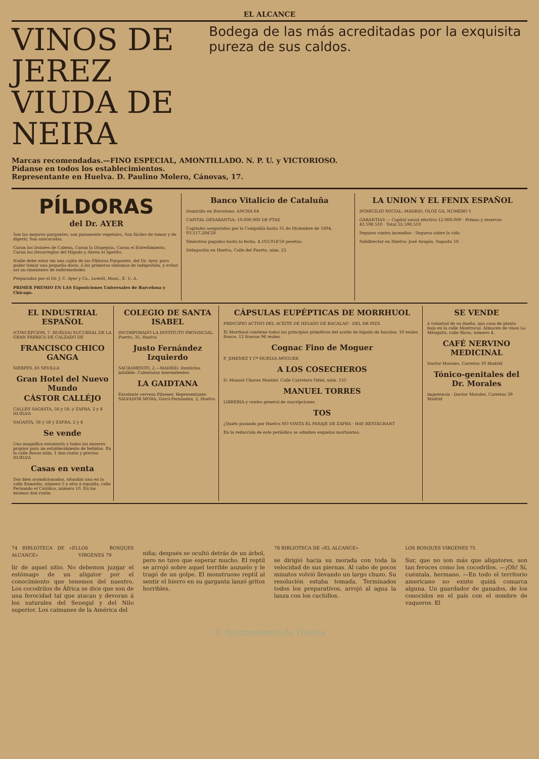EL ALCANCE
VINOS DE JEREZ
VIUDA DE NEIRA
Bodega de las más acreditadas por la exquisita pureza de sus caldos.
Marcas recomendadas.—FINO ESPECIAL, AMONTILLADO. N. P. U. y VICTORIOSO.
Pídanse en todos los establecimientos.
Representante en Huelva. D. Paulino Molero, Cánovas, 17.
PÍLDORAS
del Dr. AYER
Son las mejores purgantes, son puramente vegetales, Son fáciles de tomar y de digerir, Son azucaradas.
Curan los Dolores de Cabeza, Curan la Dispepsia, Curan el Estreñimiento, Curan los Desarreglos del Hígado y Abren el Apetito.
Nadie debe estar sin una cajita de las Píldoras Purgantes, del Dr. Ayer, para poder tomar una pequeña dosis, á los primeros síntomas de indigestión, y evitar así un sinnúmero de enfermedades.
Preparadas por el Dr. J. C. Ayer y Ca., Lowell, Mass., E. U. A.
PRIMER PREMIO EN LAS Exposiciones Universales de Barcelona y Chicago.
Banco Vitalicio de Cataluña
Domicilio en Barcelona: ANCHA 64
CAPITAL DESARANTIA: 10.000.000 DE PTAS.
Capitales asegurados por la Compañía hasta 31 de Diciembre de 1894, 93.517.284'28
Siniestros pagados hasta la fecha, 4.103.914'58 pesetas.
Delegación en Huelva, Calle del Puerto, núm. 25
LA UNION Y EL FENIX ESPAÑOL
DOMICILIO SOCIAL: MADRID, OLOZ GA, NÚMERO 1
GARANTIAS — Capital social efectivo 12.000.000 · Primas y reservas 43.598.510 · Total 55.598.510
Seguros contra incendios · Seguros sobre la vida
Subdirector en Huelva: José Aragón, Sagasta 10.
EL INDUSTRIAL ESPAÑOL
(CONCEPCION, 7. HUELVA) SUCURSAL DE LA GRAN FÁBRICA DE CALZADO DE
FRANCISCO CHICO GANGA
SIERPES, 83 SEVILLA
Gran Hotel del Nuevo Mundo
CÁSTOR CALLÉJO
CALLES SAGASTA, 56 y 58, y ZAFRA, 2 y 4 HUELVA
SAGASTA, 56 y 58 y ZAFRA, 2 y 4
Se vende
Una magnífica estantería y todos los enseres propios para un establecimiento de bebidas. En la calle Bocas núm. 1 dan razón y precios. HUELVA
Casas en venta
Dos bien acondicionadas, situadas una en la calle Enmedio, número 5 y otra á espalda, calle Fernando el Católico, número 10. En las mismas dan razón.
COLEGIO DE SANTA ISABEL
INCORPORADO LA INSTITUTO PROVINCIAL. Puerto, 35, Huelva
Justo Fernández Izquierdo
SACRAMENTO, 2.—MADRID. Denticina infalible. Calenturas intermitentes.
LA GAIDTANA
Excelente cerveza Pilsener. Representante: SALVADOR MORA, Garci-Fernández, 2, Huelva
CÁPSULAS EUPÉPTICAS DE MORRHUOL
PRINCIPIO ACTIVO DEL ACEITE DE HÍGADO DE BACALAO · DEL DR PIZÁ
El Morrhuol contiene todos los principios primitivos del aceite de hígado de bacalao. 10 reales frasco. 12 frascos 96 reales.
Cognac Fino de Moguer
F. JIMENEZ Y Cª HUELVA MOGUER
A LOS COSECHEROS
D. Manuel Chaves Montiel. Calle Carretera Odiel, núm. 155
MANUEL TORRES
LIBRERIA y centro general de suscripciones
TOS
¿Quién pasando por Huelva NO VISITA EL PASAJE DE ZAFRA · HAY RESTAURANT
En la redacción de este periódico se admiten esquelas mortuorias.
SE VENDE
á voluntad de su dueño, una casa de planta baja en la calle Montrocal. Almacen de vinos La Mezquita, calle Ricos, número 4.
CAFÉ NERVINO MEDICINAL
Doctor Morales, Carretas 39 Madrid
Tónico-genitales del Dr. Morales
impotencia · Doctor Morales, Carretas 39 Madrid
74 BIBLIOTECA DE «EL ALCANCE» LOS BOSQUES VIRGENES 79
lir de aquel sitio. No debemos juzgar el estómago de un aligator por el conocimiento que tenemos del nuestro. Los cocodrilos de África se dice que son de una ferocidad tal que atacan y devoran á los naturales del Senegal y del Nilo superior. Los caimanes de la América del
niña; después se ocultó detrás de un árbol, pero no tuvo que esperar mucho. El reptil se arrojó sobre aquel terrible anzuelo y le tragó de un golpe. El monstruoso reptil al sentir el hierro en su garganta lanzó gritos horribles.
78 BIBLIOTECA DE «EL ALCANCE»
se dirigió hacia su morada con toda la velocidad de sus piernas. Al cabo de pocos minutos volvió llevando un largo chuzo. Su resolución estaba tomada. Terminados todos los preparativos, arrojó al agua la lanza con los cuchillos.
LOS BOSQUES VIRGENES 75
Sur, que no son más que aligatores, son tan feroces como los cocodrilos. —¡Oh! Sí, cuéntala, hermano. —En todo el territorio americano no existe quizá comarca alguna. Un guardador de ganados, de los conocidos en el país con el nombre de vaqueros. El
© Ayuntamiento de Huelva